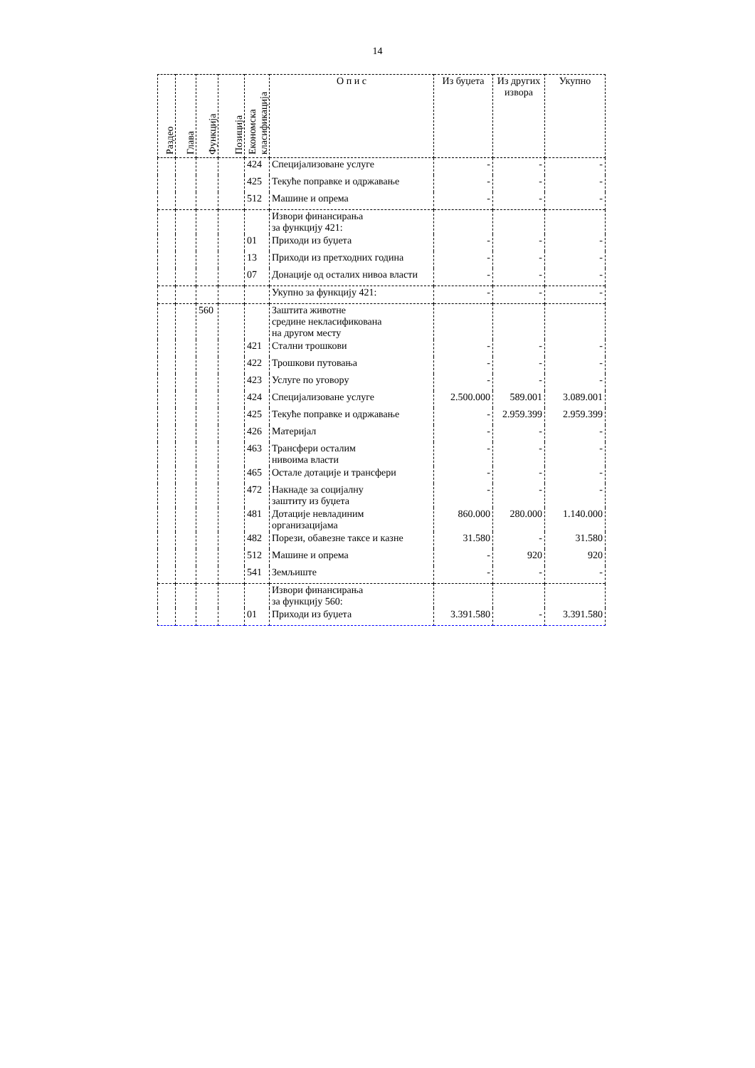14
| Раздео | Глава | Функција | Позиција | Економска класификација | О п и с | Из буџета | Из других извора | Укупно |
| --- | --- | --- | --- | --- | --- | --- | --- | --- |
| | | | | 424 | Специјализоване услуге | - | - | - |
| | | | | 425 | Текуће поправке и одржавање | - | - | - |
| | | | | 512 | Машине и опрема | - | - | - |
| | | | | | Извори финансирања за функцију 421: | | | |
| | | | | 01 | Приходи из буџета | - | - | - |
| | | | | 13 | Приходи из претходних година | - | - | - |
| | | | | 07 | Донације од осталих нивоа власти | - | - | - |
| | | | | | Укупно за функцију 421: | - | - | - |
| | | 560 | | | Заштита животне средине некласификована на другом месту | | | |
| | | | | 421 | Стални трошкови | - | - | - |
| | | | | 422 | Трошкови путовања | - | - | - |
| | | | | 423 | Услуге по уговору | - | - | - |
| | | | | 424 | Специјализоване услуге | 2.500.000 | 589.001 | 3.089.001 |
| | | | | 425 | Текуће поправке и одржавање | - | 2.959.399 | 2.959.399 |
| | | | | 426 | Материјал | - | - | - |
| | | | | 463 | Трансфери осталим нивоима власти | - | - | - |
| | | | | 465 | Остале дотације и трансфери | - | - | - |
| | | | | 472 | Накнаде за социјалну заштиту из буџета | - | - | - |
| | | | | 481 | Дотације невладиним организацијама | 860.000 | 280.000 | 1.140.000 |
| | | | | 482 | Порези, обавезне таксе и казне | 31.580 | - | 31.580 |
| | | | | 512 | Машине и опрема | - | 920 | 920 |
| | | | | 541 | Земљиште | - | - | - |
| | | | | | Извори финансирања за функцију 560: | | | |
| | | | | 01 | Приходи из буџета | 3.391.580 | - | 3.391.580 |